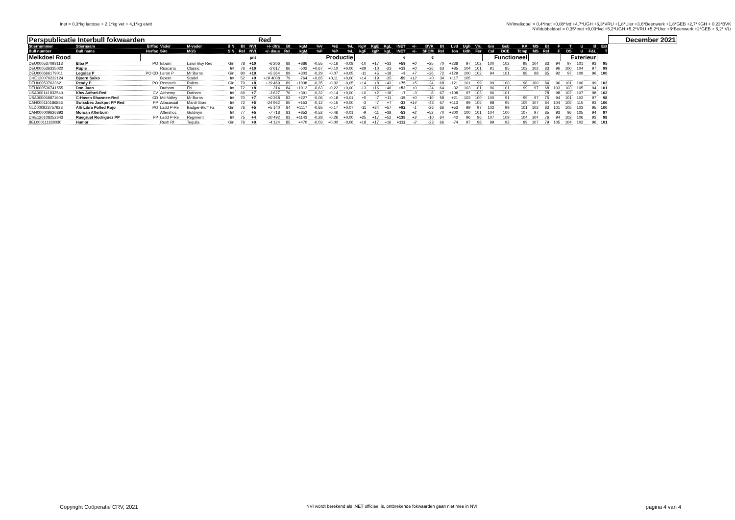Inet = 0,3*kg lactose + 2,1*kg vet + 4,1*kg eiwit
NVImelkdoel = 0,4*Inet +0,08*lvd +4,7*UGH +6,3*VRU +1,8*Uier +3,6*Beenwerk +1,8*GEB +2,7*KGH + 0,23*BVK
NVIdubbeldoel = 0,35*Inet +0,09*lvd +5,2*UGH +5,2*VRU +5,2*Uier +6*Beenwerk +2*GEB + 5,2* VLi
| Perspublicatie Interbull fokwaarden | | | | | | | | Red | | | | | | | | | | | | | | | | | | | | | | | | | | December 2021 |
| --- | --- | --- | --- | --- | --- | --- | --- | --- | --- | --- | --- | --- | --- | --- | --- | --- | --- | --- | --- | --- | --- | --- | --- | --- | --- | --- | --- | --- | --- | --- | --- | --- | --- | --- |
| Stiernummer | Stiernaam | Erffac | Vader | M-vader | B N | Bt | NVI | +/- dtrs | Bt | kgM | %V | %E | %L | KgV | KgE | KgL | INET | +/- | BVK | Bt | Lvd | Ugh | Vru | Gin | Geb | KA | MS | Bt | F | T | U | B | Ext | |
| Bull number | Bull name | Herfac | Sire | MGS | S N | Rel | NVI | +/- daus | Rel | kgM | %F | %P | %L | kgF | kgP | kgL | INET | +/- | SFCM | Rel | lon | Udh | Fer | Cal | DCE | Temp | MS | Rel | F | DS | U | F&L | T | |
| Melkdoel Rood | | | | | | | pnt | | | | Productie | | | | | | € | | € | | | | | Functioneel | | | | | | Exterieur | | | | |
| DEU000537093113 | Elba P | PO | Elburn | Lawn Boy Red | Gin | 78 | +10 | -6 206 | 88 | +886 | -0,55 | -0,16 | -0,08 | -10 | +17 | +33 | +59 | +0 | +25 | 70 | +238 | 97 | 102 | 100 | 102 | 98 | 104 | 83 | 94 | 97 | 101 | 93 | 95 | |
| DEU000536335022 | Rupie | | Ruacana | Classic | Int | 76 | +10 | -2 617 | 86 | -502 | +0,67 | +0,10 | +0,00 | +29 | -10 | -23 | +13 | +0 | +26 | 63 | +85 | 104 | 101 | 91 | 85 | 102 | 102 | 83 | 96 | 100 | 104 | 97 | 99 | |
| DEU000666179011 | Legolas P | PO CD | Laron P | Mr Burns | Gin | 80 | +10 | +5 364 | 89 | +303 | -0,29 | -0,07 | +0,05 | -11 | +5 | +18 | +3 | +7 | +26 | 72 | +129 | 100 | 102 | 94 | 101 | 98 | 98 | 85 | 92 | 97 | 109 | 96 | 100 | |
| CHE120070232124 | Bjoern Saiko | | Bjoern | Stadel | Int | 52 | +9 | +18 4008 | 79 | -764 | +0,65 | +0,11 | +0,00 | +14 | -19 | -35 | -59 | +12 | +0 | 34 | +117 | 105 | | | | | | | | | | | | |
| DEU000537623621 | Ready P | PO | Rematch | Ruleto | Gin | 79 | +8 | +19 469 | 89 | +1038 | -0,35 | -0,32 | -0,05 | +14 | +8 | +43 | +75 | +5 | +24 | 68 | -121 | 101 | 99 | 99 | 100 | 98 | 100 | 84 | 96 | 101 | 106 | 99 | 102 | |
| DEU000536741555 | Don Juan | | Durham | Fbi | Int | 72 | +8 | 314 | 84 | +1012 | -0,63 | -0,22 | +0,00 | -13 | +16 | +46 | +52 | +0 | -24 | 64 | -32 | 103 | 101 | 96 | 101 | 99 | 97 | 68 | 103 | 103 | 105 | 94 | 101 | |
| USA000141832540 | Khw Axford-Red | CV | Alchemy | Durham | Int | 69 | +7 | -3 627 | 76 | +391 | -0,32 | -0,14 | +0,00 | -10 | +2 | +18 | -7 | -3 | -8 | 67 | +108 | 97 | 103 | 96 | 101 | | | 78 | 98 | 102 | 107 | 98 | 102 | |
| USA000068871604 | C-Haven Shawnee-Red | CD | Md-Valley | Mr Burns | Int | 70 | +7 | +0 268 | 83 | +227 | -0,06 | -0,18 | +0,01 | +5 | -7 | +11 | -15 | +0 | +10 | 58 | +21 | 103 | 100 | 100 | 91 | 99 | 97 | 75 | 94 | 101 | 103 | 97 | 98 | |
| CAN000110186836 | Swissbec Jackpot PP Red | PP | Altacasual | Mardi Gras | Int | 72 | +6 | -24 962 | 85 | +153 | -0,12 | -0,15 | +0,00 | -3 | -7 | +7 | -33 | +14 | -43 | 57 | +113 | 99 | 105 | 98 | 95 | 109 | 107 | 84 | 104 | 105 | 115 | 93 | 106 | |
| NLD000923757928 | Alh Libra Polled Rojo | PO | Ladd P-Re | Badger-Bluff Fa | Gin | 76 | +5 | +5 140 | 84 | +1117 | -0,65 | -0,17 | +0,07 | -11 | +24 | +57 | +92 | -1 | -26 | 66 | +53 | 99 | 97 | 102 | 99 | 101 | 102 | 83 | 101 | 105 | 103 | 95 | 100 | |
| CAN000009626893 | Morsan Afterburn | | Aftershoc | Goldwyn | Int | 77 | +5 | -7 718 | 81 | +852 | -0,52 | -0,46 | -0,01 | -9 | -11 | +38 | -53 | +2 | +52 | 70 | +300 | 100 | 101 | 104 | 100 | 107 | 97 | 85 | 93 | 96 | 105 | 94 | 97 | |
| CHE120108252643 | Ruegruet Rodriguez PP | PP | Ladd P-Re | Regiment | Int | 75 | +4 | -10 492 | 83 | +1143 | -0,28 | -0,26 | +0,00 | +25 | +17 | +52 | +138 | +3 | -10 | 64 | -42 | 96 | 96 | 107 | 109 | 104 | 104 | 76 | 94 | 102 | 106 | 93 | 98 | |
| BEL000111188030 | Humor | | Rush Rf | Tequila | Gin | 76 | +0 | -4 124 | 85 | +470 | -0,03 | +0,00 | -0,06 | +18 | +17 | +16 | +112 | -2 | -23 | 66 | -74 | 97 | 98 | 99 | 93 | 99 | 107 | 79 | 105 | 104 | 102 | 96 | 101 | |
Copyright Coöperatie CRV, 2021
NVI wordt berekend als INET officieel is, ontbrekende fokwaarden gaan niet mee in NVI
pagina 4 van 4